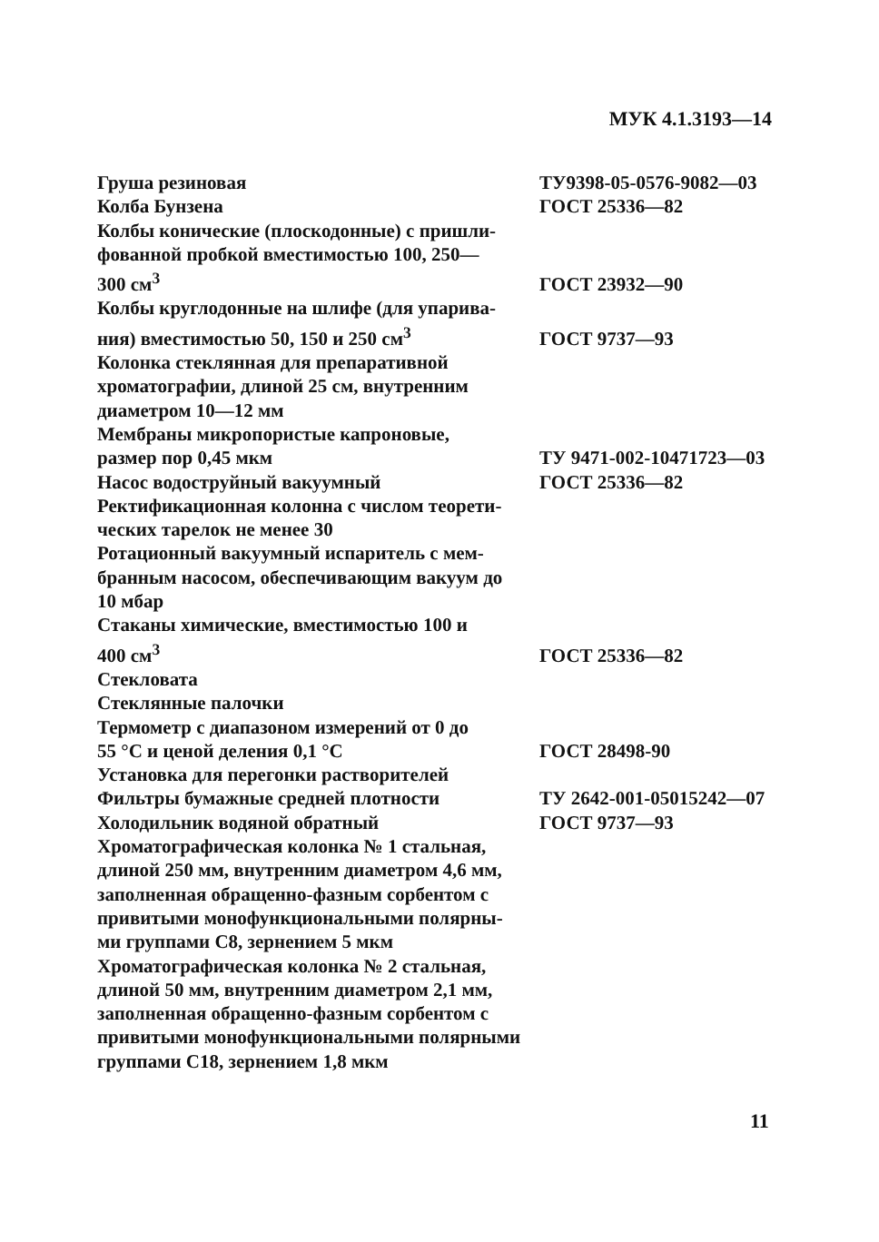МУК 4.1.3193—14
| Груша резиновая | ТУ9398-05-0576-9082—03 |
| Колба Бунзена | ГОСТ 25336—82 |
| Колбы конические (плоскодонные) с пришли- фованной пробкой вместимостью 100, 250— 300 см<sup>3</sup> | ГОСТ 23932—90 |
| Колбы круглодонные на шлифе (для упарива- ния) вместимостью 50, 150 и 250 см<sup>3</sup> | ГОСТ 9737—93 |
| Колонка стеклянная для препаративной хроматографии, длиной 25 см, внутренним диаметром 10—12 мм | |
| Мембраны микропористые капроновые, размер пор 0,45 мкм | ТУ 9471-002-10471723—03 |
| Насос водоструйный вакуумный | ГОСТ 25336—82 |
| Ректификационная колонна с числом теорети- ческих тарелок не менее 30 | |
| Ротационный вакуумный испаритель с мем- бранным насосом, обеспечивающим вакуум до 10 мбар | |
| Стаканы химические, вместимостью 100 и 400 см<sup>3</sup> | ГОСТ 25336—82 |
| Стекловата | |
| Стеклянные палочки | |
| Термометр с диапазоном измерений от 0 до 55 °С и ценой деления 0,1 °С | ГОСТ 28498-90 |
| Установка для перегонки растворителей | |
| Фильтры бумажные средней плотности | ТУ 2642-001-05015242—07 |
| Холодильник водяной обратный | ГОСТ 9737—93 |
| Хроматографическая колонка № 1 стальная, длиной 250 мм, внутренним диаметром 4,6 мм, заполненная обращенно-фазным сорбентом с привитыми монофункциональными полярны- ми группами С8, зернением 5 мкм | |
| Хроматографическая колонка № 2 стальная, длиной 50 мм, внутренним диаметром 2,1 мм, заполненная обращенно-фазным сорбентом с привитыми монофункциональными полярными группами С18, зернением 1,8 мкм | |
11